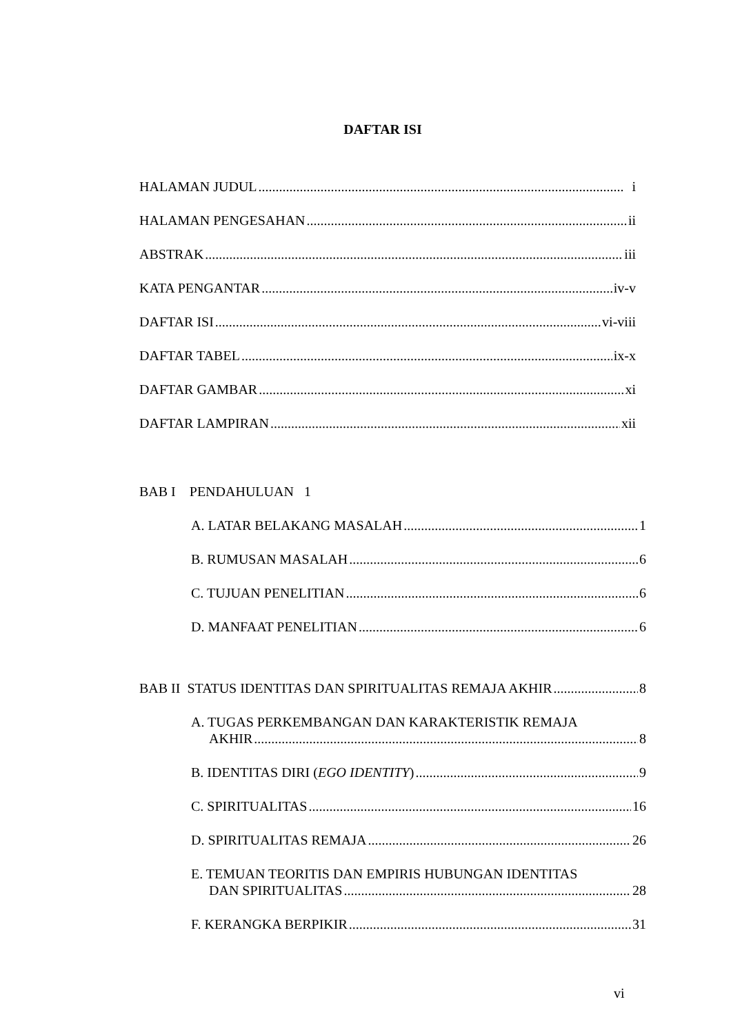DAFTAR ISI
HALAMAN JUDUL i
HALAMAN PENGESAHAN ii
ABSTRAK iii
KATA PENGANTAR iv-v
DAFTAR ISI vi-viii
DAFTAR TABEL ix-x
DAFTAR GAMBAR xi
DAFTAR LAMPIRAN xii
BAB I PENDAHULUAN 1
A. LATAR BELAKANG MASALAH 1
B. RUMUSAN MASALAH 6
C. TUJUAN PENELITIAN 6
D. MANFAAT PENELITIAN 6
BAB II STATUS IDENTITAS DAN SPIRITUALITAS REMAJA AKHIR 8
A. TUGAS PERKEMBANGAN DAN KARAKTERISTIK REMAJA
AKHIR 8
B. IDENTITAS DIRI (EGO IDENTITY) 9
C. SPIRITUALITAS 16
D. SPIRITUALITAS REMAJA 26
E. TEMUAN TEORITIS DAN EMPIRIS HUBUNGAN IDENTITAS
DAN SPIRITUALITAS 28
F. KERANGKA BERPIKIR 31
vi